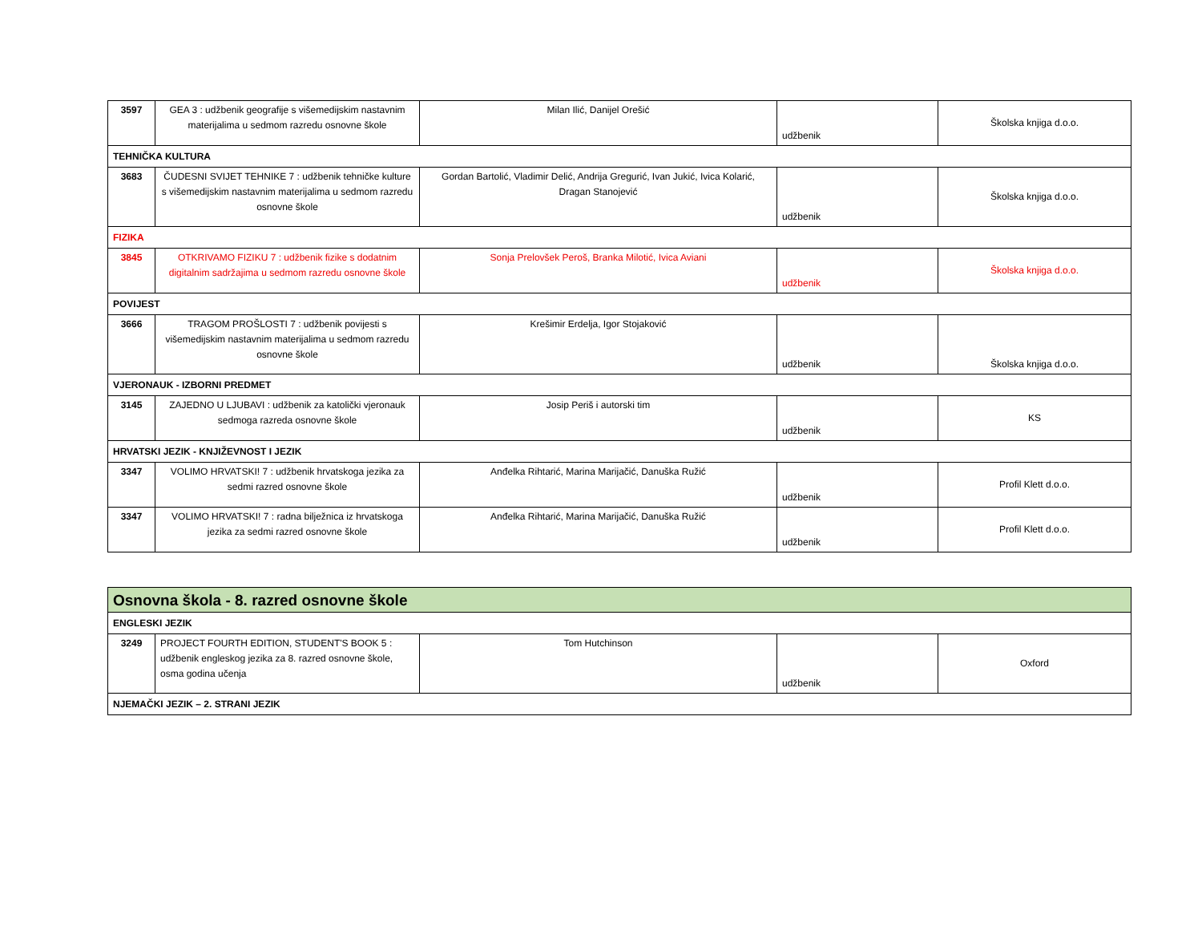| 3597 | GEA 3 : udžbenik geografije s višemedijskim nastavnim materijalima u sedmom razredu osnovne škole | Milan Ilić, Danijel Orešić | udžbenik | Školska knjiga d.o.o. |
| TEHNIČKA KULTURA | | | | |
| 3683 | ČUDESNI SVIJET TEHNIKE 7 : udžbenik tehničke kulture s višemedijskim nastavnim materijalima u sedmom razredu osnovne škole | Gordan Bartolić, Vladimir Delić, Andrija Gregurić, Ivan Jukić, Ivica Kolarić, Dragan Stanojević | udžbenik | Školska knjiga d.o.o. |
| FIZIKA | | | | |
| 3845 | OTKRIVAMO FIZIKU 7 : udžbenik fizike s dodatnim digitalnim sadržajima u sedmom razredu osnovne škole | Sonja Prelovšek Peroš, Branka Milotić, Ivica Aviani | udžbenik | Školska knjiga d.o.o. |
| POVIJEST | | | | |
| 3666 | TRAGOM PROŠLOSTI 7 : udžbenik povijesti s višemedijskim nastavnim materijalima u sedmom razredu osnovne škole | Krešimir Erdelja, Igor Stojaković | udžbenik | Školska knjiga d.o.o. |
| VJERONAUK - IZBORNI PREDMET | | | | |
| 3145 | ZAJEDNO U LJUBAVI : udžbenik za katolički vjeronauk sedmoga razreda osnovne škole | Josip Periš i autorski tim | udžbenik | KS |
| HRVATSKI JEZIK - KNJIŽEVNOST I JEZIK | | | | |
| 3347 | VOLIMO HRVATSKI! 7 : udžbenik hrvatskoga jezika za sedmi razred osnovne škole | Anđelka Rihtarić, Marina Marijačić, Danuška Ružić | udžbenik | Profil Klett d.o.o. |
| 3347 | VOLIMO HRVATSKI! 7 : radna bilježnica iz hrvatskoga jezika za sedmi razred osnovne škole | Anđelka Rihtarić, Marina Marijačić, Danuška Ružić | udžbenik | Profil Klett d.o.o. |
| Osnovna škola - 8. razred osnovne škole | | | | |
| ENGLESKI JEZIK | | | | |
| 3249 | PROJECT FOURTH EDITION, STUDENT'S BOOK 5 : udžbenik engleskog jezika za 8. razred osnovne škole, osma godina učenja | Tom Hutchinson | udžbenik | Oxford |
| NJEMAČKI JEZIK – 2. STRANI JEZIK | | | | |